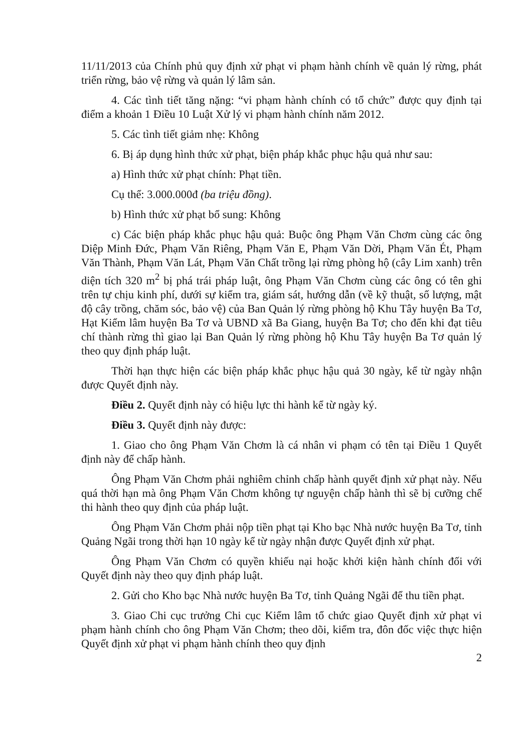11/11/2013 của Chính phủ quy định xử phạt vi phạm hành chính về quản lý rừng, phát triển rừng, bảo vệ rừng và quản lý lâm sản.
4. Các tình tiết tăng nặng: “vi phạm hành chính có tổ chức” được quy định tại điểm a khoản 1 Điều 10 Luật Xử lý vi phạm hành chính năm 2012.
5. Các tình tiết giảm nhẹ: Không
6. Bị áp dụng hình thức xử phạt, biện pháp khắc phục hậu quả như sau:
a) Hình thức xử phạt chính: Phạt tiền.
Cụ thể: 3.000.000đ (ba triệu đồng).
b) Hình thức xử phạt bổ sung: Không
c) Các biện pháp khắc phục hậu quả: Buộc ông Phạm Văn Chơm cùng các ông Diệp Minh Đức, Phạm Văn Riêng, Phạm Văn E, Phạm Văn Dời, Phạm Văn Ét, Phạm Văn Thành, Phạm Văn Lát, Phạm Văn Chất trồng lại rừng phòng hộ (cây Lim xanh) trên diện tích 320 m<sup>2</sup> bị phá trái pháp luật, ông Phạm Văn Chơm cùng các ông có tên ghi trên tự chịu kinh phí, dưới sự kiểm tra, giám sát, hướng dẫn (về kỹ thuật, số lượng, mật độ cây trồng, chăm sóc, bảo vệ) của Ban Quản lý rừng phòng hộ Khu Tây huyện Ba Tơ, Hạt Kiểm lâm huyện Ba Tơ và UBND xã Ba Giang, huyện Ba Tơ; cho đến khi đạt tiêu chí thành rừng thì giao lại Ban Quản lý rừng phòng hộ Khu Tây huyện Ba Tơ quản lý theo quy định pháp luật.
Thời hạn thực hiện các biện pháp khắc phục hậu quả 30 ngày, kể từ ngày nhận được Quyết định này.
Điều 2. Quyết định này có hiệu lực thi hành kể từ ngày ký.
Điều 3. Quyết định này được:
1. Giao cho ông Phạm Văn Chơm là cá nhân vi phạm có tên tại Điều 1 Quyết định này để chấp hành.
Ông Phạm Văn Chơm phải nghiêm chỉnh chấp hành quyết định xử phạt này. Nếu quá thời hạn mà ông Phạm Văn Chơm không tự nguyện chấp hành thì sẽ bị cưỡng chế thi hành theo quy định của pháp luật.
Ông Phạm Văn Chơm phải nộp tiền phạt tại Kho bạc Nhà nước huyện Ba Tơ, tỉnh Quảng Ngãi trong thời hạn 10 ngày kể từ ngày nhận được Quyết định xử phạt.
Ông Phạm Văn Chơm có quyền khiếu nại hoặc khởi kiện hành chính đối với Quyết định này theo quy định pháp luật.
2. Gửi cho Kho bạc Nhà nước huyện Ba Tơ, tỉnh Quảng Ngãi để thu tiền phạt.
3. Giao Chi cục trưởng Chi cục Kiểm lâm tổ chức giao Quyết định xử phạt vi phạm hành chính cho ông Phạm Văn Chơm; theo dõi, kiểm tra, đôn đốc việc thực hiện Quyết định xử phạt vi phạm hành chính theo quy định
2